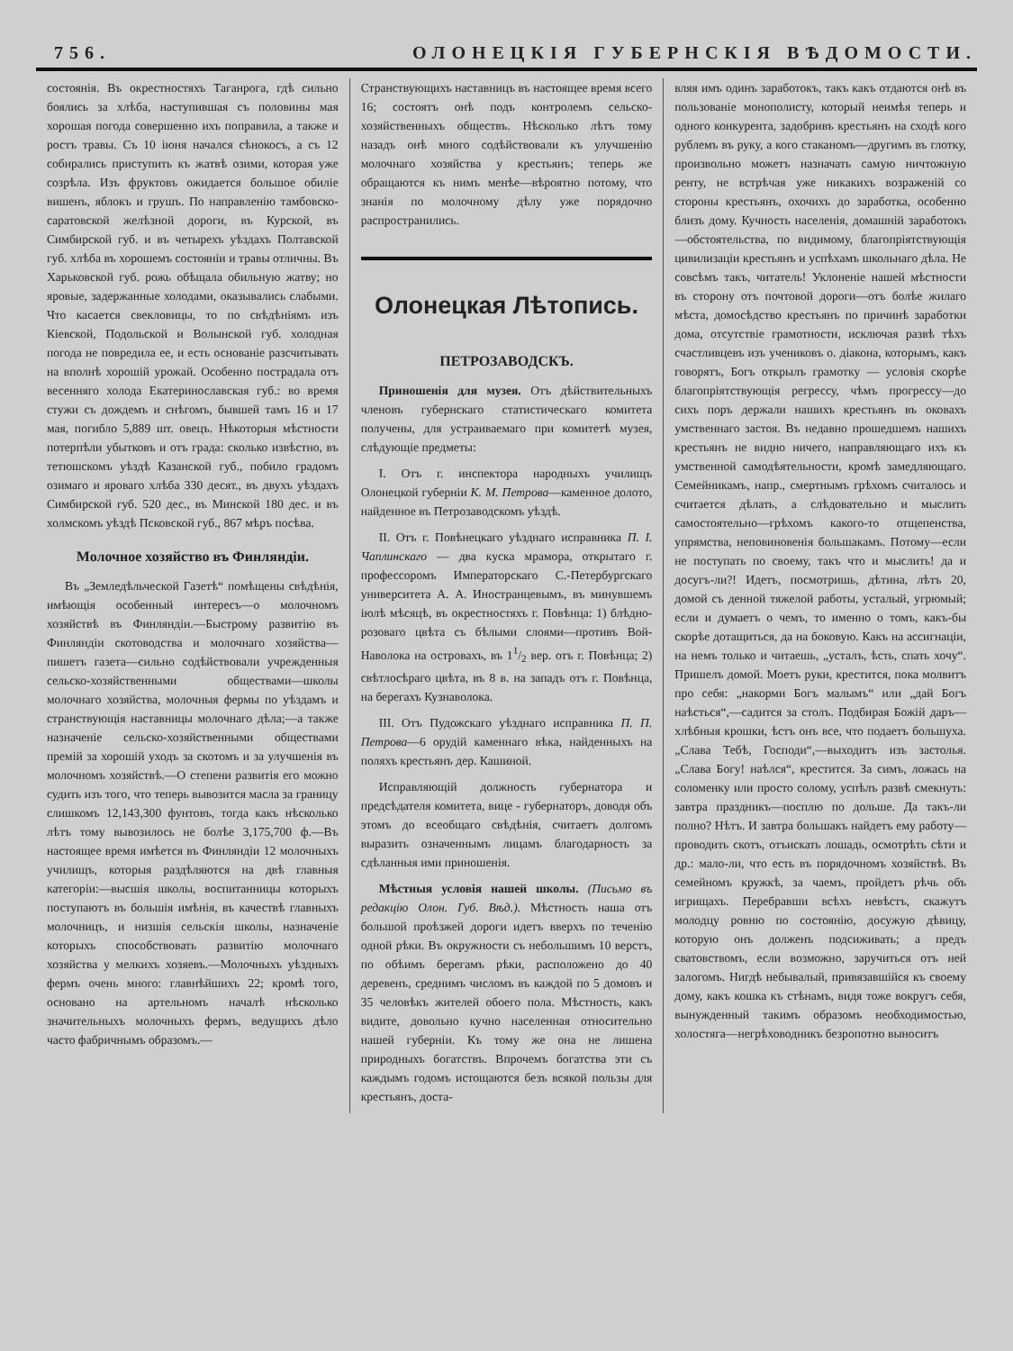756. ОЛОНЕЦКІЯ ГУБЕРНСКІЯ ВѢДОМОСТИ.
состоянія. Въ окрестностяхъ Таганрога, гдѣ сильно боялись за хлѣба, наступившая съ половины мая хорошая погода совершенно ихъ поправила, а также и ростъ травы. Съ 10 іюня начался сѣнокосъ, а съ 12 собирались приступить къ жатвѣ озими, которая уже созрѣла. Изъ фруктовъ ожидается большое обиліе вишенъ, яблокъ и грушъ. По направленію тамбовско-саратовской желѣзной дороги, въ Курской, въ Симбирской губ. и въ четырехъ уѣздахъ Полтавской губ. хлѣба въ хорошемъ состояніи и травы отличны. Въ Харьковской губ. рожь обѣщала обильную жатву; но яровые, задержанные холодами, оказывались слабыми. Что касается свекловицы, то по свѣдѣніямъ изъ Кіевской, Подольской и Волынской губ. холодная погода не повредила ее, и есть основаніе разсчитывать на вполнѣ хорошій урожай. Особенно пострадала отъ весенняго холода Екатеринославская губ.: во время стужи съ дождемъ и снѣгомъ, бывшей тамъ 16 и 17 мая, погибло 5,889 шт. овецъ. Нѣкоторыя мѣстности потерпѣли убытковъ и отъ града: сколько извѣстно, въ тетюшскомъ уѣздѣ Казанской губ., побило градомъ озимаго и яроваго хлѣба 330 десят., въ двухъ уѣздахъ Симбирской губ. 520 дес., въ Минской 180 дес. и въ холмскомъ уѣздѣ Псковской губ., 867 мѣръ посѣва.
Молочное хозяйство въ Финляндіи.
Въ „Земледѣльческой Газетѣ“ помѣщены свѣдѣнія, имѣющія особенный интересъ—о молочномъ хозяйствѣ въ Финляндіи.—Быстрому развитію въ Финляндіи скотоводства и молочнаго хозяйства—пишетъ газета—сильно содѣйствовали учрежденныя сельско-хозяйственными обществами—школы молочнаго хозяйства, молочныя фермы по уѣздамъ и странствующія наставницы молочнаго дѣла;—а также назначеніе сельско-хозяйственными обществами премій за хорошій уходъ за скотомъ и за улучшенія въ молочномъ хозяйствѣ.—О степени развитія его можно судить изъ того, что теперь вывозится масла за границу слишкомъ 12,143,300 фунтовъ, тогда какъ нѣсколько лѣтъ тому вывозилось не болѣе 3,175,700 ф.—Въ настоящее время имѣется въ Финляндіи 12 молочныхъ училищъ, которыя раздѣляются на двѣ главныя категоріи:—высшія школы, воспитанницы которыхъ поступаютъ въ большія имѣнія, въ качествѣ главныхъ молочницъ, и низшія сельскія школы, назначеніе которыхъ способствовать развитію молочнаго хозяйства у мелкихъ хозяевъ.—Молочныхъ уѣздныхъ фермъ очень много: главнѣйшихъ 22; кромѣ того, основано на артельномъ началѣ нѣсколько значительныхъ молочныхъ фермъ, ведущихъ дѣло часто фабричнымъ образомъ.—
Странствующихъ наставницъ въ настоящее время всего 16; состоятъ онѣ подъ контролемъ сельско-хозяйственныхъ обществъ. Нѣсколько лѣтъ тому назадъ онѣ много содѣйствовали къ улучшенію молочнаго хозяйства у крестьянъ; теперь же обращаются къ нимъ менѣе—вѣроятно потому, что знанія по молочному дѣлу уже порядочно распространились.
Олонецкая Лѣтопись.
ПЕТРОЗАВОДСКЪ.
Приношенія для музея. Отъ дѣйствительныхъ членовъ губернскаго статистическаго комитета получены, для устраиваемаго при комитетѣ музея, слѣдующіе предметы:
I. Отъ г. инспектора народныхъ училищъ Олонецкой губерніи К. М. Петрова—каменное долото, найденное въ Петрозаводскомъ уѣздѣ.
II. Отъ г. Повѣнецкаго уѣзднаго исправника П. І. Чаплинскаго — два куска мрамора, открытаго г. профессоромъ Императорскаго С.-Петербургскаго университета А. А. Иностранцевымъ, въ минувшемъ іюлѣ мѣсяцѣ, въ окрестностяхъ г. Повѣнца: 1) блѣдно-розоваго цвѣта съ бѣлыми слоями—противъ Вой-Наволока на островахъ, въ 11/2 вер. отъ г. Повѣнца; 2) свѣтлосѣраго цвѣта, въ 8 в. на западъ отъ г. Повѣнца, на берегахъ Кузнаволока.
III. Отъ Пудожскаго уѣзднаго исправника П. П. Петрова—6 орудій каменнаго вѣка, найденныхъ на поляхъ крестьянъ дер. Кашиной.
Исправляющій должность губернатора и предсѣдателя комитета, вице - губернаторъ, доводя объ этомъ до всеобщаго свѣдѣнія, считаетъ долгомъ выразить означеннымъ лицамъ благодарность за сдѣланныя ими приношенія.
Мѣстныя условія нашей школы. (Письмо въ редакцію Олон. Губ. Вѣд.). Мѣстность наша отъ большой проѣзжей дороги идетъ вверхъ по теченію одной рѣки. Въ окружности съ небольшимъ 10 верстъ, по обѣимъ берегамъ рѣки, расположено до 40 деревенъ, среднимъ числомъ въ каждой по 5 домовъ и 35 человѣкъ жителей обоего пола. Мѣстность, какъ видите, довольно кучно населенная относительно нашей губерніи. Къ тому же она не лишена природныхъ богатствъ. Впрочемъ богатства эти съ каждымъ годомъ истощаются безъ всякой пользы для крестьянъ, доста-
вляя имъ одинъ заработокъ, такъ какъ отдаются онѣ въ пользованіе монополисту, который неимѣя теперь и одного конкурента, задобривъ крестьянъ на сходѣ кого рублемъ въ руку, а кого стаканомъ—другимъ въ глотку, произвольно можетъ назначать самую ничтожную ренту, не встрѣчая уже никакихъ возраженій со стороны крестьянъ, охочихъ до заработка, особенно близъ дому. Кучность населенія, домашній заработокъ—обстоятельства, по видимому, благопріятствующія цивилизаціи крестьянъ и успѣхамъ школьнаго дѣла. Не совсѣмъ такъ, читатель! Уклоненіе нашей мѣстности въ сторону отъ почтовой дороги—отъ болѣе жилаго мѣста, домосѣдство крестьянъ по причинѣ заработки дома, отсутствіе грамотности, исключая развѣ тѣхъ счастливцевъ изъ учениковъ о. діакона, которымъ, какъ говорятъ, Богъ открылъ грамотку — условія скорѣе благопріятствующія регрессу, чѣмъ прогрессу—до сихъ поръ держали нашихъ крестьянъ въ оковахъ умственнаго застоя. Въ недавно прошедшемъ нашихъ крестьянъ не видно ничего, направляющаго ихъ къ умственной самодѣятельности, кромѣ замедляющаго. Семейникамъ, напр., смертнымъ грѣхомъ считалось и считается дѣлать, а слѣдовательно и мыслить самостоятельно—грѣхомъ какого-то отщепенства, упрямства, неповиновенія большакамъ. Потому—если не поступать по своему, такъ что и мыслить! да и досугъ-ли?! Идетъ, посмотришь, дѣтина, лѣтъ 20, домой съ денной тяжелой работы, усталый, угрюмый; если и думаетъ о чемъ, то именно о томъ, какъ-бы скорѣе дотащиться, да на боковую. Какъ на ассигнаціи, на немъ только и читаешь, „усталъ, ѣсть, спать хочу“. Пришелъ домой. Моетъ руки, крестится, пока молвитъ про себя: „накорми Богъ малымъ“ или „дай Богъ наѣсться“,—садится за столъ. Подбирая Божій даръ—хлѣбныя крошки, ѣстъ онъ все, что подаетъ большуха. „Слава Тебѣ, Господи“,—выходитъ изъ застолья. „Слава Богу! наѣлся“, крестится. За симъ, ложась на соломенку или просто солому, успѣлъ развѣ смекнуть: завтра праздникъ—посплю по дольше. Да такъ-ли полно? Нѣтъ. И завтра большакъ найдетъ ему работу—проводить скотъ, отъискать лошадь, осмотрѣть сѣти и др.: мало-ли, что есть въ порядочномъ хозяйствѣ. Въ семейномъ кружкѣ, за чаемъ, пройдетъ рѣчь объ игрищахъ. Перебравши всѣхъ невѣстъ, скажутъ молодцу ровню по состоянію, досужую дѣвицу, которую онъ долженъ подсиживать; а предъ сватовствомъ, если возможно, заручиться отъ ней залогомъ. Нигдѣ небывалый, привязавшійся къ своему дому, какъ кошка къ стѣнамъ, видя тоже вокругъ себя, вынужденный такимъ образомъ необходимостью, холостяга—негрѣховодникъ безропотно выноситъ